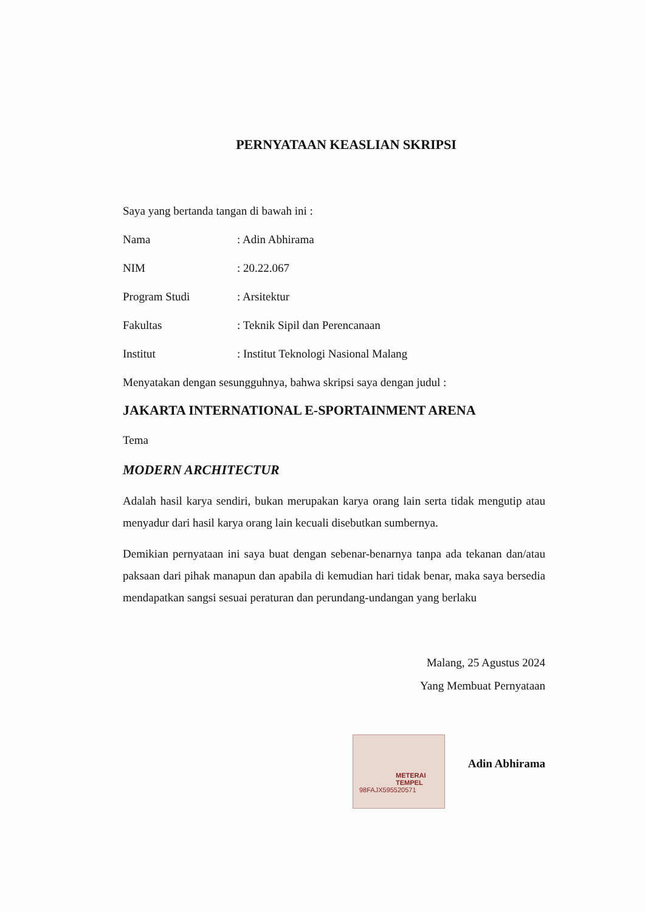PERNYATAAN KEASLIAN SKRIPSI
Saya yang bertanda tangan di bawah ini :
Nama: Adin Abhirama
NIM: 20.22.067
Program Studi: Arsitektur
Fakultas: Teknik Sipil dan Perencanaan
Institut: Institut Teknologi Nasional Malang
Menyatakan dengan sesungguhnya, bahwa skripsi saya dengan judul :
JAKARTA INTERNATIONAL E-SPORTAINMENT ARENA
Tema
MODERN ARCHITECTUR
Adalah hasil karya sendiri, bukan merupakan karya orang lain serta tidak mengutip atau menyadur dari hasil karya orang lain kecuali disebutkan sumbernya.
Demikian pernyataan ini saya buat dengan sebenar-benarnya tanpa ada tekanan dan/atau paksaan dari pihak manapun dan apabila di kemudian hari tidak benar, maka saya bersedia mendapatkan sangsi sesuai peraturan dan perundang-undangan yang berlaku
Malang, 25 Agustus 2024
Yang Membuat Pernyataan
Adin Abhirama
METERAI
TEMPEL
98FAJX595520571